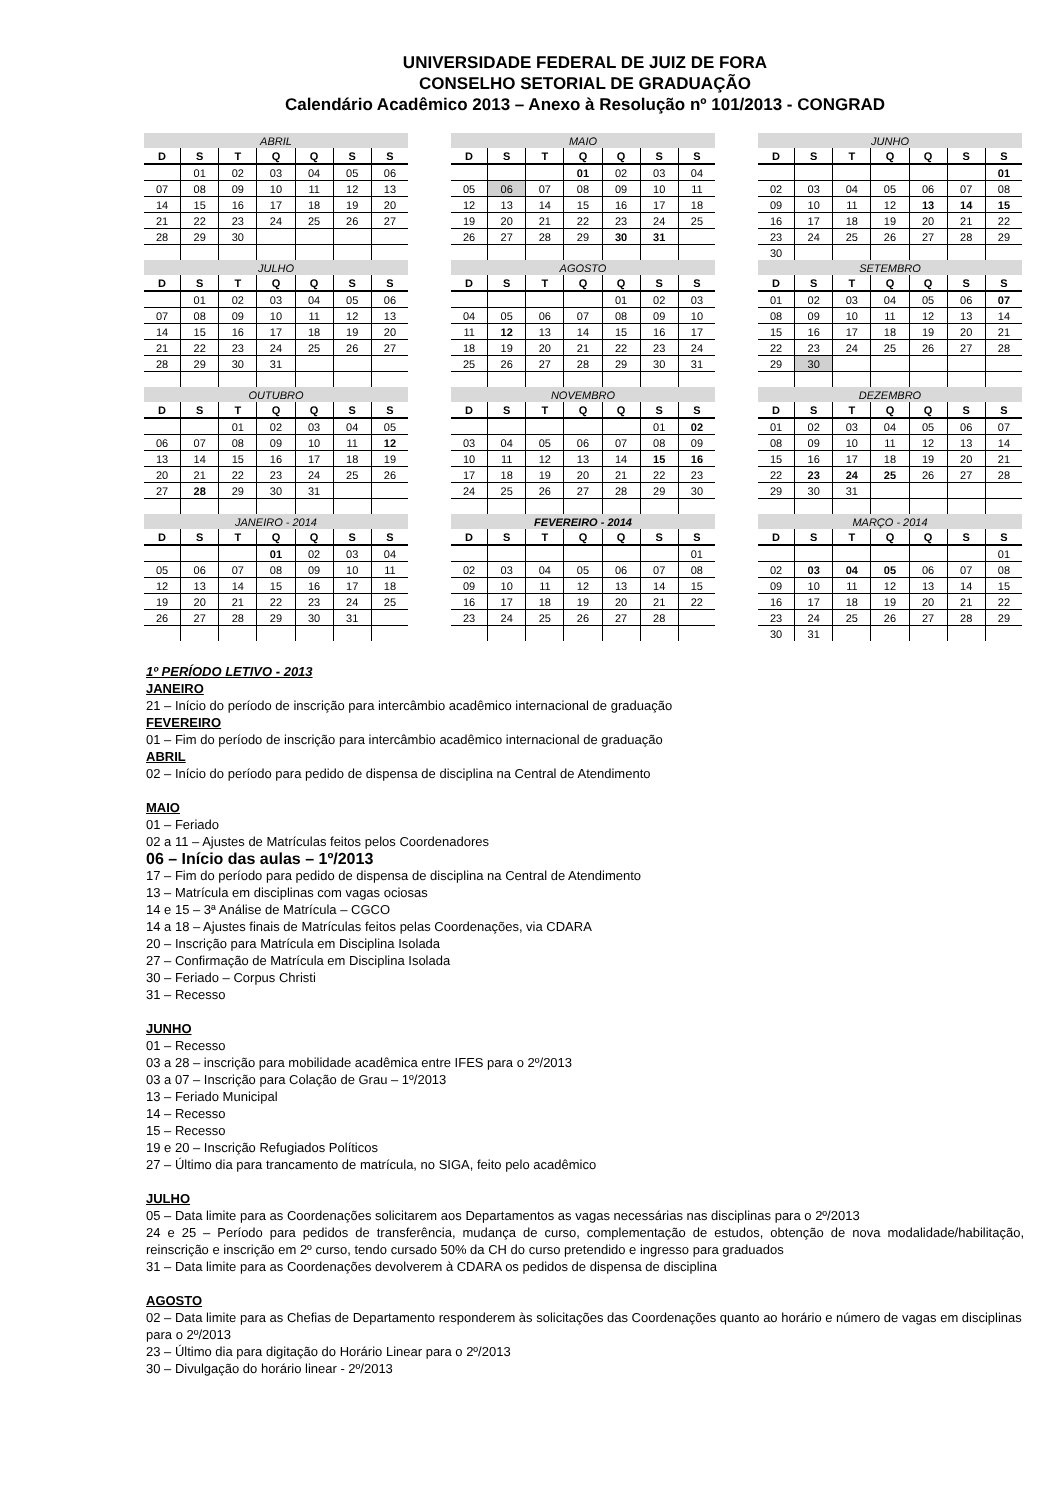UNIVERSIDADE FEDERAL DE JUIZ DE FORA
CONSELHO SETORIAL DE GRADUAÇÃO
Calendário Acadêmico 2013 – Anexo à Resolução nº 101/2013 - CONGRAD
| ABRIL | | | | | | |
| --- | --- | --- | --- | --- | --- | --- |
| D | S | T | Q | Q | S | S |
| | 01 | 02 | 03 | 04 | 05 | 06 |
| 07 | 08 | 09 | 10 | 11 | 12 | 13 |
| 14 | 15 | 16 | 17 | 18 | 19 | 20 |
| 21 | 22 | 23 | 24 | 25 | 26 | 27 |
| 28 | 29 | 30 | | | | |
| MAIO | | | | | | |
| --- | --- | --- | --- | --- | --- | --- |
| D | S | T | Q | Q | S | S |
| | | | 01 | 02 | 03 | 04 |
| 05 | 06 | 07 | 08 | 09 | 10 | 11 |
| 12 | 13 | 14 | 15 | 16 | 17 | 18 |
| 19 | 20 | 21 | 22 | 23 | 24 | 25 |
| 26 | 27 | 28 | 29 | 30 | 31 | |
| JUNHO | | | | | | |
| --- | --- | --- | --- | --- | --- | --- |
| D | S | T | Q | Q | S | S |
| | | | | | | 01 |
| 02 | 03 | 04 | 05 | 06 | 07 | 08 |
| 09 | 10 | 11 | 12 | 13 | 14 | 15 |
| 16 | 17 | 18 | 19 | 20 | 21 | 22 |
| 23 | 24 | 25 | 26 | 27 | 28 | 29 |
| 30 | | | | | | |
| JULHO | | | | | | |
| --- | --- | --- | --- | --- | --- | --- |
| D | S | T | Q | Q | S | S |
| | 01 | 02 | 03 | 04 | 05 | 06 |
| 07 | 08 | 09 | 10 | 11 | 12 | 13 |
| 14 | 15 | 16 | 17 | 18 | 19 | 20 |
| 21 | 22 | 23 | 24 | 25 | 26 | 27 |
| 28 | 29 | 30 | 31 | | | |
| AGOSTO | | | | | | |
| --- | --- | --- | --- | --- | --- | --- |
| D | S | T | Q | Q | S | S |
| | | | | 01 | 02 | 03 |
| 04 | 05 | 06 | 07 | 08 | 09 | 10 |
| 11 | 12 | 13 | 14 | 15 | 16 | 17 |
| 18 | 19 | 20 | 21 | 22 | 23 | 24 |
| 25 | 26 | 27 | 28 | 29 | 30 | 31 |
| SETEMBRO | | | | | | |
| --- | --- | --- | --- | --- | --- | --- |
| D | S | T | Q | Q | S | S |
| 01 | 02 | 03 | 04 | 05 | 06 | 07 |
| 08 | 09 | 10 | 11 | 12 | 13 | 14 |
| 15 | 16 | 17 | 18 | 19 | 20 | 21 |
| 22 | 23 | 24 | 25 | 26 | 27 | 28 |
| 29 | 30 | | | | | |
| OUTUBRO | | | | | | |
| --- | --- | --- | --- | --- | --- | --- |
| D | S | T | Q | Q | S | S |
| | | 01 | 02 | 03 | 04 | 05 |
| 06 | 07 | 08 | 09 | 10 | 11 | 12 |
| 13 | 14 | 15 | 16 | 17 | 18 | 19 |
| 20 | 21 | 22 | 23 | 24 | 25 | 26 |
| 27 | 28 | 29 | 30 | 31 | | |
| NOVEMBRO | | | | | | |
| --- | --- | --- | --- | --- | --- | --- |
| D | S | T | Q | Q | S | S |
| | | | | | 01 | 02 |
| 03 | 04 | 05 | 06 | 07 | 08 | 09 |
| 10 | 11 | 12 | 13 | 14 | 15 | 16 |
| 17 | 18 | 19 | 20 | 21 | 22 | 23 |
| 24 | 25 | 26 | 27 | 28 | 29 | 30 |
| DEZEMBRO | | | | | | |
| --- | --- | --- | --- | --- | --- | --- |
| D | S | T | Q | Q | S | S |
| 01 | 02 | 03 | 04 | 05 | 06 | 07 |
| 08 | 09 | 10 | 11 | 12 | 13 | 14 |
| 15 | 16 | 17 | 18 | 19 | 20 | 21 |
| 22 | 23 | 24 | 25 | 26 | 27 | 28 |
| 29 | 30 | 31 | | | | |
| JANEIRO - 2014 | | | | | | |
| --- | --- | --- | --- | --- | --- | --- |
| D | S | T | Q | Q | S | S |
| | | | 01 | 02 | 03 | 04 |
| 05 | 06 | 07 | 08 | 09 | 10 | 11 |
| 12 | 13 | 14 | 15 | 16 | 17 | 18 |
| 19 | 20 | 21 | 22 | 23 | 24 | 25 |
| 26 | 27 | 28 | 29 | 30 | 31 | |
| FEVEREIRO - 2014 | | | | | | |
| --- | --- | --- | --- | --- | --- | --- |
| D | S | T | Q | Q | S | S |
| | | | | | | 01 |
| 02 | 03 | 04 | 05 | 06 | 07 | 08 |
| 09 | 10 | 11 | 12 | 13 | 14 | 15 |
| 16 | 17 | 18 | 19 | 20 | 21 | 22 |
| 23 | 24 | 25 | 26 | 27 | 28 | |
| MARÇO - 2014 | | | | | | |
| --- | --- | --- | --- | --- | --- | --- |
| D | S | T | Q | Q | S | S |
| | | | | | | 01 |
| 02 | 03 | 04 | 05 | 06 | 07 | 08 |
| 09 | 10 | 11 | 12 | 13 | 14 | 15 |
| 16 | 17 | 18 | 19 | 20 | 21 | 22 |
| 23 | 24 | 25 | 26 | 27 | 28 | 29 |
| 30 | 31 | | | | | |
1º PERÍODO LETIVO - 2013
JANEIRO
21 – Início do período de inscrição para intercâmbio acadêmico internacional de graduação
FEVEREIRO
01 – Fim do período de inscrição para intercâmbio acadêmico internacional de graduação
ABRIL
02 – Início do período para pedido de dispensa de disciplina na Central de Atendimento
MAIO
01 – Feriado
02 a 11 – Ajustes de Matrículas feitos pelos Coordenadores
06 – Início das aulas – 1º/2013
17 – Fim do período para pedido de dispensa de disciplina na Central de Atendimento
13 – Matrícula em disciplinas com vagas ociosas
14 e 15 – 3ª Análise de Matrícula – CGCO
14 a 18 – Ajustes finais de Matrículas feitos pelas Coordenações, via CDARA
20 – Inscrição para Matrícula em Disciplina Isolada
27 – Confirmação de Matrícula em Disciplina Isolada
30 – Feriado – Corpus Christi
31 – Recesso
JUNHO
01 – Recesso
03 a 28 – inscrição para mobilidade acadêmica entre IFES para o 2º/2013
03 a 07 – Inscrição para Colação de Grau – 1º/2013
13 – Feriado Municipal
14 – Recesso
15 – Recesso
19 e 20 – Inscrição Refugiados Políticos
27 – Último dia para trancamento de matrícula, no SIGA, feito pelo acadêmico
JULHO
05 – Data limite para as Coordenações solicitarem aos Departamentos as vagas necessárias nas disciplinas para o 2º/2013
24 e 25 – Período para pedidos de transferência, mudança de curso, complementação de estudos, obtenção de nova modalidade/habilitação, reinscrição e inscrição em 2º curso, tendo cursado 50% da CH do curso pretendido e ingresso para graduados
31 – Data limite para as Coordenações devolverem à CDARA os pedidos de dispensa de disciplina
AGOSTO
02 – Data limite para as Chefias de Departamento responderem às solicitações das Coordenações quanto ao horário e número de vagas em disciplinas para o 2º/2013
23 – Último dia para digitação do Horário Linear para o 2º/2013
30 – Divulgação do horário linear - 2º/2013